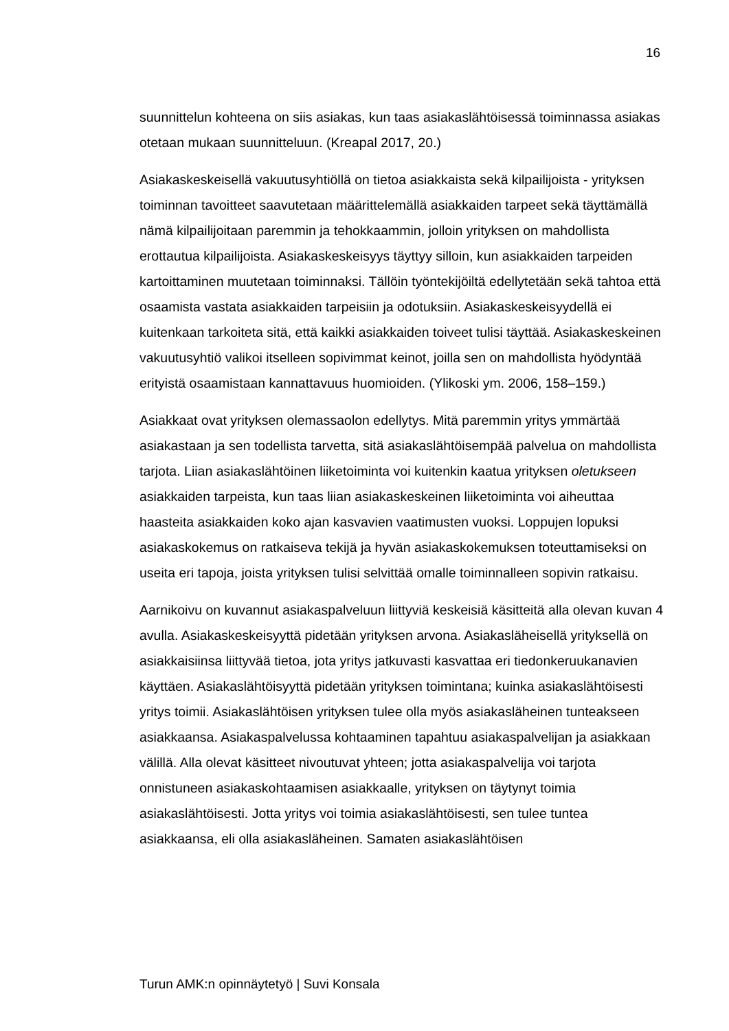16
suunnittelun kohteena on siis asiakas, kun taas asiakaslähtöisessä toiminnassa asiakas otetaan mukaan suunnitteluun. (Kreapal 2017, 20.)
Asiakaskeskeisellä vakuutusyhtiöllä on tietoa asiakkaista sekä kilpailijoista - yrityksen toiminnan tavoitteet saavutetaan määrittelemällä asiakkaiden tarpeet sekä täyttämällä nämä kilpailijoitaan paremmin ja tehokkaammin, jolloin yrityksen on mahdollista erottautua kilpailijoista. Asiakaskeskeisyys täyttyy silloin, kun asiakkaiden tarpeiden kartoittaminen muutetaan toiminnaksi. Tällöin työntekijöiltä edellytetään sekä tahtoa että osaamista vastata asiakkaiden tarpeisiin ja odotuksiin. Asiakaskeskeisyydellä ei kuitenkaan tarkoiteta sitä, että kaikki asiakkaiden toiveet tulisi täyttää. Asiakaskeskeinen vakuutusyhtiö valikoi itselleen sopivimmat keinot, joilla sen on mahdollista hyödyntää erityistä osaamistaan kannattavuus huomioiden. (Ylikoski ym. 2006, 158–159.)
Asiakkaat ovat yrityksen olemassaolon edellytys. Mitä paremmin yritys ymmärtää asiakastaan ja sen todellista tarvetta, sitä asiakaslähtöisempää palvelua on mahdollista tarjota. Liian asiakaslähtöinen liiketoiminta voi kuitenkin kaatua yrityksen oletukseen asiakkaiden tarpeista, kun taas liian asiakaskeskeinen liiketoiminta voi aiheuttaa haasteita asiakkaiden koko ajan kasvavien vaatimusten vuoksi. Loppujen lopuksi asiakaskokemus on ratkaiseva tekijä ja hyvän asiakaskokemuksen toteuttamiseksi on useita eri tapoja, joista yrityksen tulisi selvittää omalle toiminnalleen sopivin ratkaisu.
Aarnikoivu on kuvannut asiakaspalveluun liittyviä keskeisiä käsitteitä alla olevan kuvan 4 avulla. Asiakaskeskeisyyttä pidetään yrityksen arvona. Asiakasläheisellä yrityksellä on asiakkaisiinsa liittyvää tietoa, jota yritys jatkuvasti kasvattaa eri tiedonkeruukanavien käyttäen. Asiakaslähtöisyyttä pidetään yrityksen toimintana; kuinka asiakaslähtöisesti yritys toimii. Asiakaslähtöisen yrityksen tulee olla myös asiakasläheinen tunteakseen asiakkaansa. Asiakaspalvelussa kohtaaminen tapahtuu asiakaspalvelijan ja asiakkaan välillä. Alla olevat käsitteet nivoutuvat yhteen; jotta asiakaspalvelija voi tarjota onnistuneen asiakaskohtaamisen asiakkaalle, yrityksen on täytynyt toimia asiakaslähtöisesti. Jotta yritys voi toimia asiakaslähtöisesti, sen tulee tuntea asiakkaansa, eli olla asiakasläheinen. Samaten asiakaslähtöisen
Turun AMK:n opinnäytetyö | Suvi Konsala